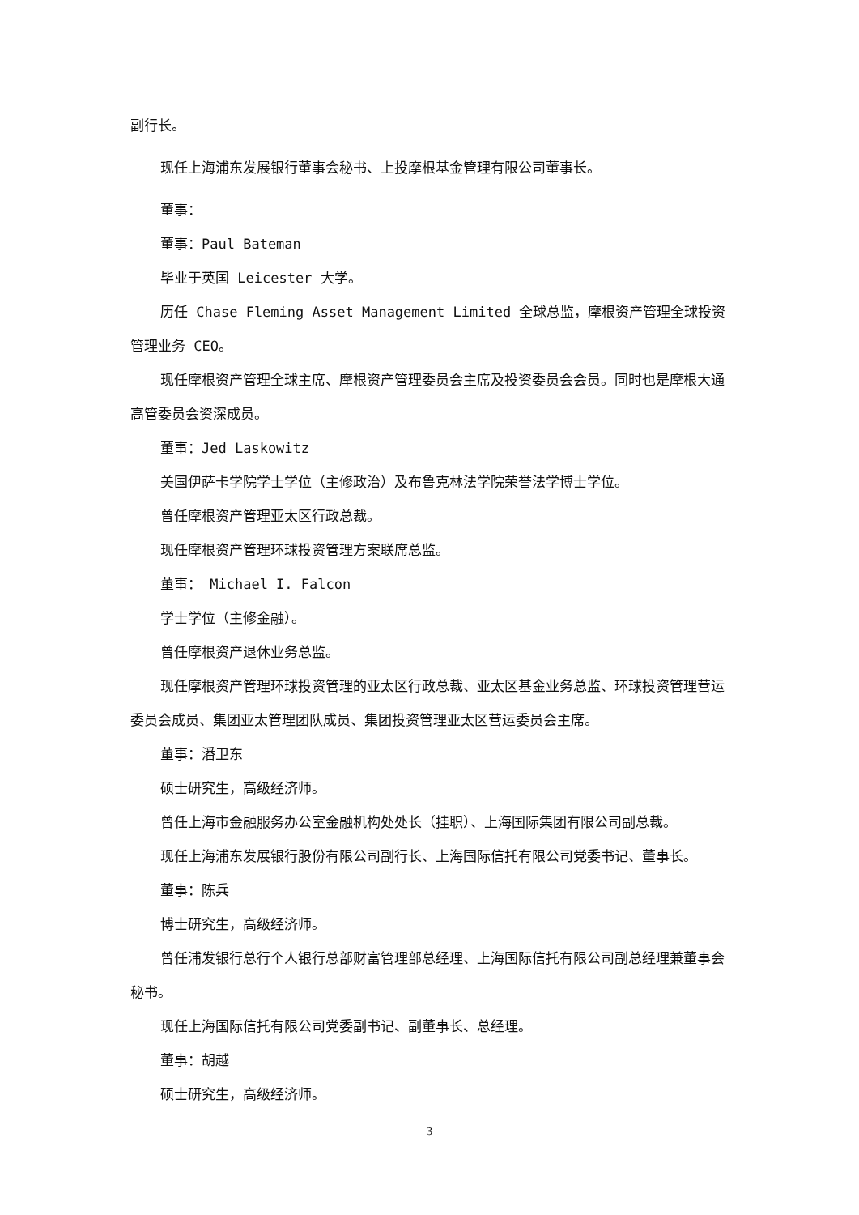副行长。
现任上海浦东发展银行董事会秘书、上投摩根基金管理有限公司董事长。
董事：
董事：Paul Bateman
毕业于英国 Leicester 大学。
历任 Chase Fleming Asset Management Limited 全球总监，摩根资产管理全球投资管理业务 CEO。
现任摩根资产管理全球主席、摩根资产管理委员会主席及投资委员会会员。同时也是摩根大通高管委员会资深成员。
董事：Jed Laskowitz
美国伊萨卡学院学士学位（主修政治）及布鲁克林法学院荣誉法学博士学位。
曾任摩根资产管理亚太区行政总裁。
现任摩根资产管理环球投资管理方案联席总监。
董事： Michael I. Falcon
学士学位（主修金融）。
曾任摩根资产退休业务总监。
现任摩根资产管理环球投资管理的亚太区行政总裁、亚太区基金业务总监、环球投资管理营运委员会成员、集团亚太管理团队成员、集团投资管理亚太区营运委员会主席。
董事：潘卫东
硕士研究生，高级经济师。
曾任上海市金融服务办公室金融机构处处长（挂职）、上海国际集团有限公司副总裁。
现任上海浦东发展银行股份有限公司副行长、上海国际信托有限公司党委书记、董事长。
董事：陈兵
博士研究生，高级经济师。
曾任浦发银行总行个人银行总部财富管理部总经理、上海国际信托有限公司副总经理兼董事会秘书。
现任上海国际信托有限公司党委副书记、副董事长、总经理。
董事：胡越
硕士研究生，高级经济师。
3